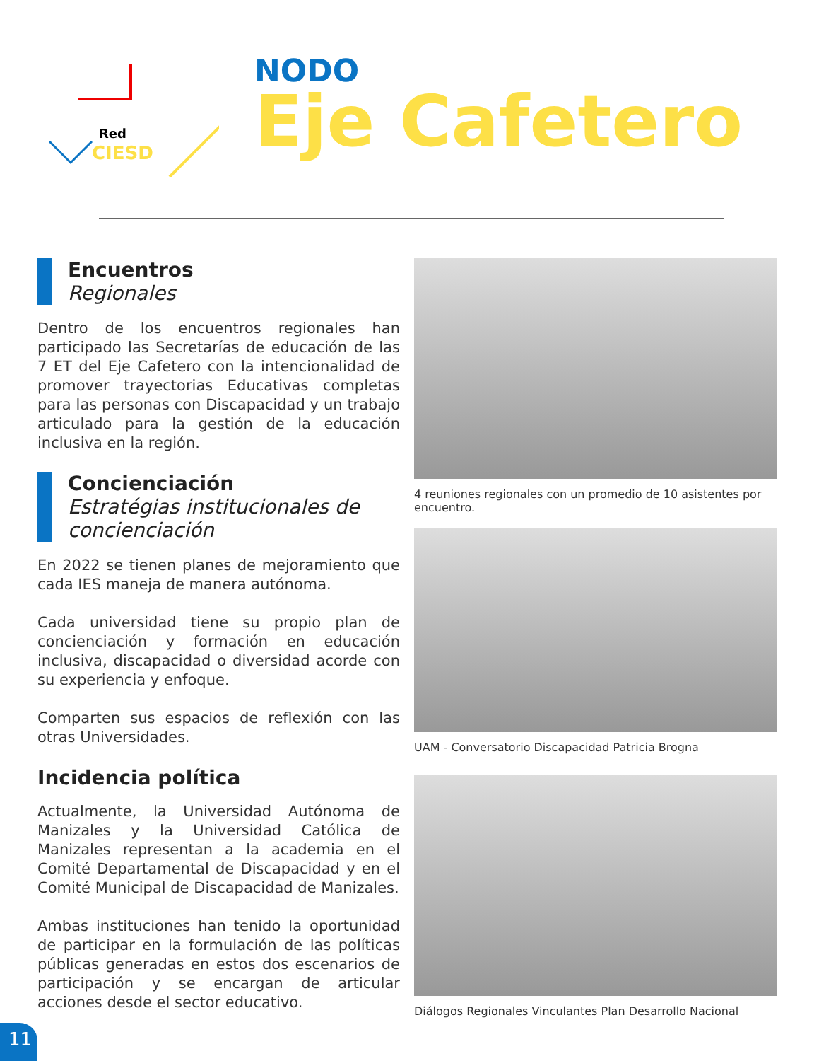Red
CIESD
NODO
Eje Cafetero
Encuentros
Regionales
Dentro de los encuentros regionales han participado las Secretarías de educación de las 7 ET del Eje Cafetero con la intencionalidad de promover trayectorias Educativas completas para las personas con Discapacidad y un trabajo articulado para la gestión de la educación inclusiva en la región.
Concienciación
Estratégias institucionales de concienciación
En 2022 se tienen planes de mejoramiento que cada IES maneja de manera autónoma.
Cada universidad tiene su propio plan de concienciación y formación en educación inclusiva, discapacidad o diversidad acorde con su experiencia y enfoque.
Comparten sus espacios de reflexión con las otras Universidades.
Incidencia política
Actualmente, la Universidad Autónoma de Manizales y la Universidad Católica de Manizales representan a la academia en el Comité Departamental de Discapacidad y en el Comité Municipal de Discapacidad de Manizales.
Ambas instituciones han tenido la oportunidad de participar en la formulación de las políticas públicas generadas en estos dos escenarios de participación y se encargan de articular acciones desde el sector educativo.
4 reuniones regionales con un promedio de 10 asistentes por encuentro.
UAM - Conversatorio Discapacidad Patricia Brogna
Diálogos Regionales Vinculantes Plan Desarrollo Nacional
11